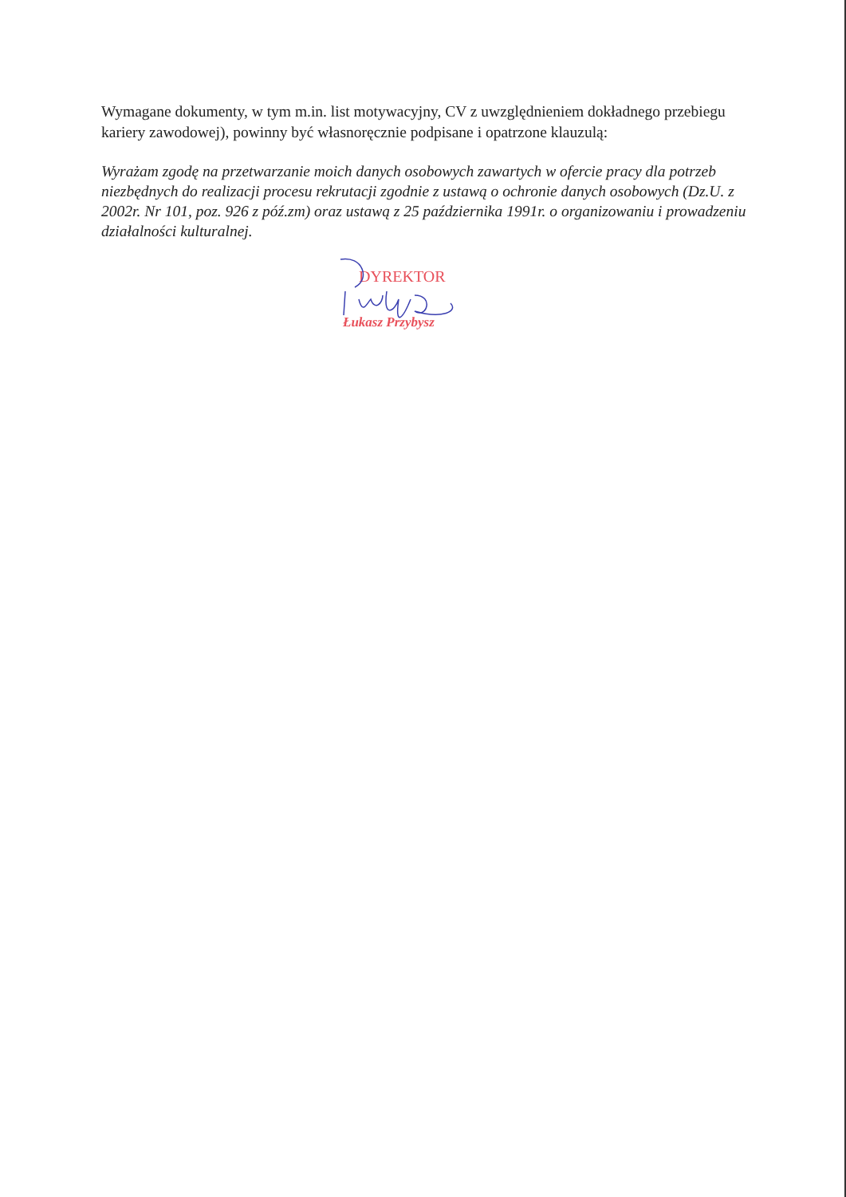Wymagane dokumenty, w tym m.in. list motywacyjny, CV z uwzględnieniem dokładnego przebiegu kariery zawodowej), powinny być własnoręcznie podpisane i opatrzone klauzulą:
Wyrażam zgodę na przetwarzanie moich danych osobowych zawartych w ofercie pracy dla potrzeb niezbędnych do realizacji procesu rekrutacji zgodnie z ustawą o ochronie danych osobowych (Dz.U. z 2002r. Nr 101, poz. 926 z póź.zm) oraz ustawą z 25 października 1991r. o organizowaniu i prowadzeniu działalności kulturalnej.
DYREKTOR
Łukasz Przybysz